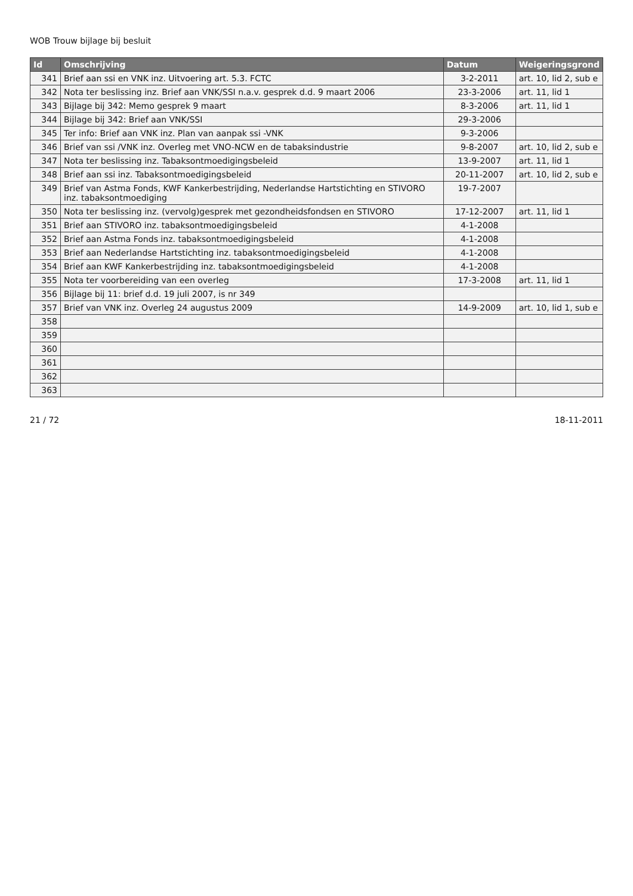WOB Trouw bijlage bij besluit
| Id | Omschrijving | Datum | Weigeringsgrond |
| --- | --- | --- | --- |
| 341 | Brief aan ssi en VNK inz. Uitvoering art. 5.3. FCTC | 3-2-2011 | art. 10, lid 2, sub e |
| 342 | Nota ter beslissing inz. Brief aan VNK/SSI n.a.v. gesprek d.d. 9 maart 2006 | 23-3-2006 | art. 11, lid 1 |
| 343 | Bijlage bij 342: Memo gesprek 9 maart | 8-3-2006 | art. 11, lid 1 |
| 344 | Bijlage bij 342: Brief aan VNK/SSI | 29-3-2006 | |
| 345 | Ter info: Brief aan VNK inz. Plan van aanpak ssi -VNK | 9-3-2006 | |
| 346 | Brief van ssi /VNK inz. Overleg met VNO-NCW en de tabaksindustrie | 9-8-2007 | art. 10, lid 2, sub e |
| 347 | Nota ter beslissing inz. Tabaksontmoedigingsbeleid | 13-9-2007 | art. 11, lid 1 |
| 348 | Brief aan ssi inz. Tabaksontmoedigingsbeleid | 20-11-2007 | art. 10, lid 2, sub e |
| 349 | Brief van Astma Fonds, KWF Kankerbestrijding, Nederlandse Hartstichting en STIVORO inz. tabaksontmoediging | 19-7-2007 | |
| 350 | Nota ter beslissing inz. (vervolg)gesprek met gezondheidsfondsen en STIVORO | 17-12-2007 | art. 11, lid 1 |
| 351 | Brief aan STIVORO inz. tabaksontmoedigingsbeleid | 4-1-2008 | |
| 352 | Brief aan Astma Fonds inz. tabaksontmoedigingsbeleid | 4-1-2008 | |
| 353 | Brief aan Nederlandse Hartstichting inz. tabaksontmoedigingsbeleid | 4-1-2008 | |
| 354 | Brief aan KWF Kankerbestrijding inz. tabaksontmoedigingsbeleid | 4-1-2008 | |
| 355 | Nota ter voorbereiding van een overleg | 17-3-2008 | art. 11, lid 1 |
| 356 | Bijlage bij 11: brief d.d. 19 juli 2007, is nr 349 | | |
| 357 | Brief van VNK inz. Overleg 24 augustus 2009 | 14-9-2009 | art. 10, lid 1, sub e |
| 358 | | | |
| 359 | | | |
| 360 | | | |
| 361 | | | |
| 362 | | | |
| 363 | | | |
21 / 72 18-11-2011